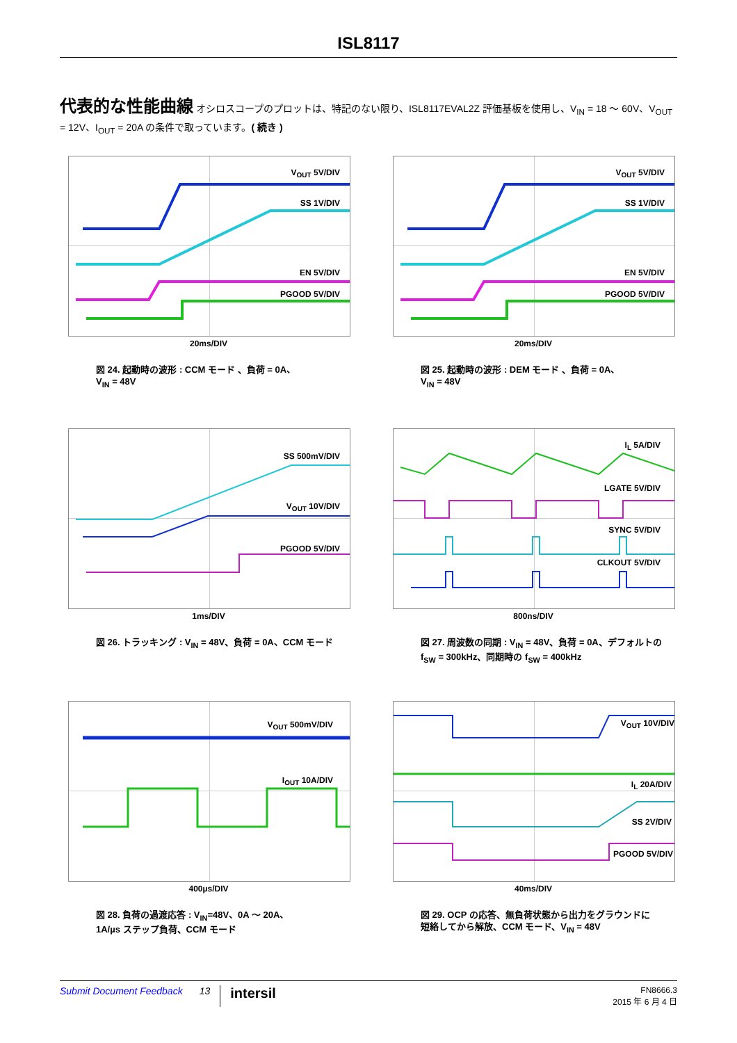ISL8117
代表的な性能曲線 オシロスコープのプロットは、特記のない限り、ISL8117EVAL2Z 評価基板を使用し、V<sub>IN</sub> = 18 ～ 60V、V<sub>OUT</sub> = 12V、I<sub>OUT</sub> = 20A の条件で取っています。( 続き )
V<sub>OUT</sub> 5V/DIV
SS 1V/DIV
EN 5V/DIV
PGOOD 5V/DIV
20ms/DIV
図 24. 起動時の波形 : CCM モード 、負荷 = 0A、
V<sub>IN</sub> = 48V
V<sub>OUT</sub> 5V/DIV
SS 1V/DIV
EN 5V/DIV
PGOOD 5V/DIV
20ms/DIV
図 25. 起動時の波形 : DEM モード 、負荷 = 0A、
V<sub>IN</sub> = 48V
SS 500mV/DIV
V<sub>OUT</sub> 10V/DIV
PGOOD 5V/DIV
1ms/DIV
図 26. トラッキング : V<sub>IN</sub> = 48V、負荷 = 0A、CCM モード
I<sub>L</sub> 5A/DIV
LGATE 5V/DIV
SYNC 5V/DIV
CLKOUT 5V/DIV
800ns/DIV
図 27. 周波数の同期 : V<sub>IN</sub> = 48V、負荷 = 0A、デフォルトの
f<sub>SW</sub> = 300kHz、同期時の f<sub>SW</sub> = 400kHz
V<sub>OUT</sub> 500mV/DIV
I<sub>OUT</sub> 10A/DIV
400µs/DIV
図 28. 負荷の過渡応答 : V<sub>IN</sub>=48V、0A ～ 20A、
1A/µs ステップ負荷、CCM モード
V<sub>OUT</sub> 10V/DIV
I<sub>L</sub> 20A/DIV
SS 2V/DIV
PGOOD 5V/DIV
40ms/DIV
図 29. OCP の応答、無負荷状態から出力をグラウンドに
短絡してから解放、CCM モード、V<sub>IN</sub> = 48V
Submit Document Feedback 13 intersil FN8666.3
2015 年 6 月 4 日